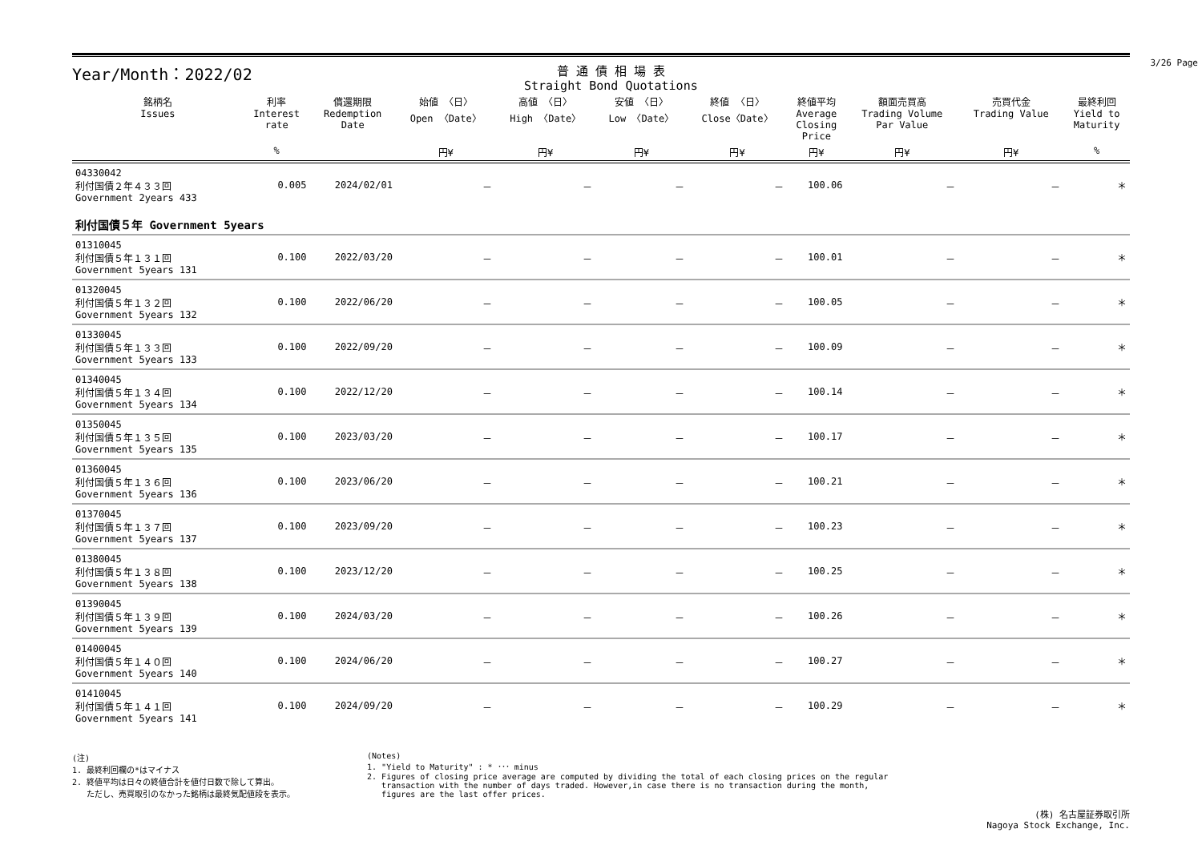Year/Month：2022/02
普 通 債 相 場 表
Straight Bond Quotations
3/26 Page
| 銘柄名 Issues | 利率 Interest rate | 償還期限 Redemption Date | 始値 〈日〉 Open 〈Date〉 | 高値 〈日〉 High 〈Date〉 | 安値 〈日〉 Low 〈Date〉 | 終値 〈日〉 Close〈Date〉 | 終値平均 Average Closing Price | 額面売買高 Trading Volume Par Value | 売買代金 Trading Value | 最終利回 Yield to Maturity |
| --- | --- | --- | --- | --- | --- | --- | --- | --- | --- | --- |
| | % | | 円¥ | 円¥ | 円¥ | 円¥ | 円¥ | 円¥ | 円¥ | % |
| 04330042 利付国債２年４３３回 Government 2years 433 | 0.005 | 2024/02/01 | － | － | － | － | 100.06 | － | － | ＊ |
| 利付国債５年 Government 5years | | | | | | | | | | |
| 01310045 利付国債５年１３１回 Government 5years 131 | 0.100 | 2022/03/20 | － | － | － | － | 100.01 | － | － | ＊ |
| 01320045 利付国債５年１３２回 Government 5years 132 | 0.100 | 2022/06/20 | － | － | － | － | 100.05 | － | － | ＊ |
| 01330045 利付国債５年１３３回 Government 5years 133 | 0.100 | 2022/09/20 | － | － | － | － | 100.09 | － | － | ＊ |
| 01340045 利付国債５年１３４回 Government 5years 134 | 0.100 | 2022/12/20 | － | － | － | － | 100.14 | － | － | ＊ |
| 01350045 利付国債５年１３５回 Government 5years 135 | 0.100 | 2023/03/20 | － | － | － | － | 100.17 | － | － | ＊ |
| 01360045 利付国債５年１３６回 Government 5years 136 | 0.100 | 2023/06/20 | － | － | － | － | 100.21 | － | － | ＊ |
| 01370045 利付国債５年１３７回 Government 5years 137 | 0.100 | 2023/09/20 | － | － | － | － | 100.23 | － | － | ＊ |
| 01380045 利付国債５年１３８回 Government 5years 138 | 0.100 | 2023/12/20 | － | － | － | － | 100.25 | － | － | ＊ |
| 01390045 利付国債５年１３９回 Government 5years 139 | 0.100 | 2024/03/20 | － | － | － | － | 100.26 | － | － | ＊ |
| 01400045 利付国債５年１４０回 Government 5years 140 | 0.100 | 2024/06/20 | － | － | － | － | 100.27 | － | － | ＊ |
| 01410045 利付国債５年１４１回 Government 5years 141 | 0.100 | 2024/09/20 | － | － | － | － | 100.29 | － | － | ＊ |
(注)
1. 最終利回欄の*はマイナス
2. 終値平均は日々の終値合計を値付日数で除して算出。
ただし、売買取引のなかった銘柄は最終気配値段を表示。
(Notes)
1. "Yield to Maturity" : * ･･･ minus
2. Figures of closing price average are computed by dividing the total of each closing prices on the regular
transaction with the number of days traded. However,in case there is no transaction during the month,
figures are the last offer prices.
(株) 名古屋証券取引所
Nagoya Stock Exchange, Inc.